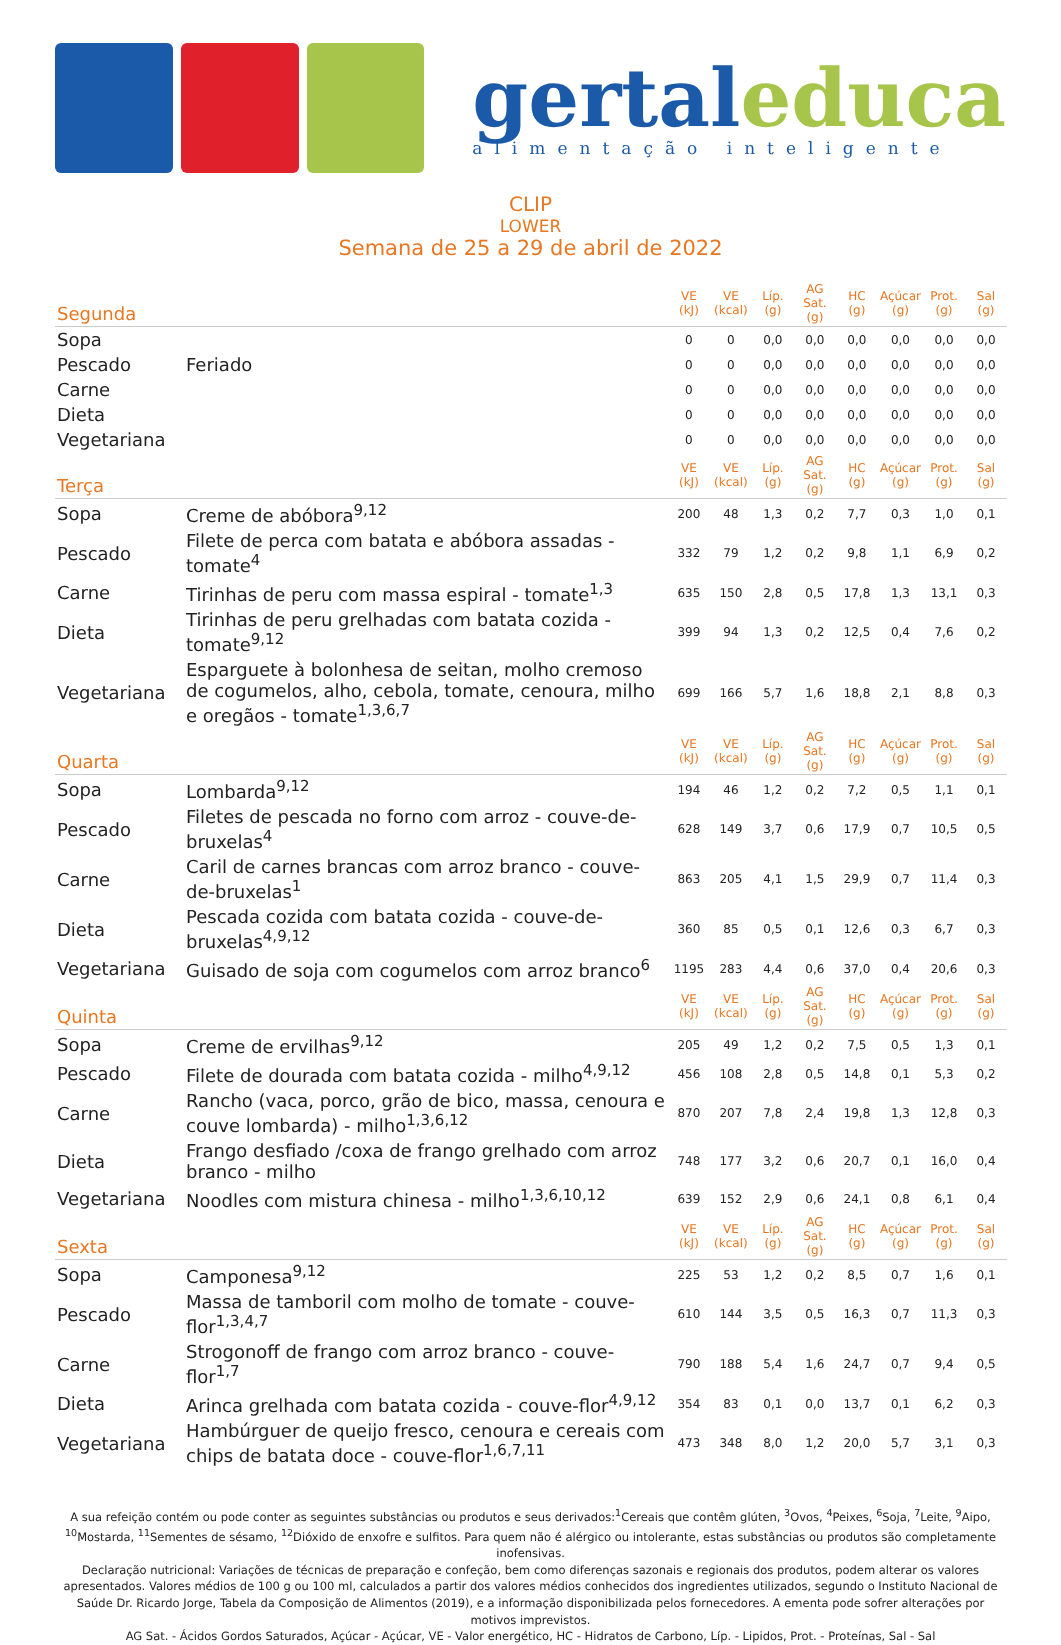gertaleduca
alimentação inteligente
CLIP
LOWER
Semana de 25 a 29 de abril de 2022
| Segunda | | VE (kJ) | VE (kcal) | Líp. (g) | AG Sat. (g) | HC (g) | Açúcar (g) | Prot. (g) | Sal (g) |
| --- | --- | --- | --- | --- | --- | --- | --- | --- | --- |
| Sopa | | 0 | 0 | 0,0 | 0,0 | 0,0 | 0,0 | 0,0 | 0,0 |
| Pescado | Feriado | 0 | 0 | 0,0 | 0,0 | 0,0 | 0,0 | 0,0 | 0,0 |
| Carne | | 0 | 0 | 0,0 | 0,0 | 0,0 | 0,0 | 0,0 | 0,0 |
| Dieta | | 0 | 0 | 0,0 | 0,0 | 0,0 | 0,0 | 0,0 | 0,0 |
| Vegetariana | | 0 | 0 | 0,0 | 0,0 | 0,0 | 0,0 | 0,0 | 0,0 |
| Terça | | VE (kJ) | VE (kcal) | Líp. (g) | AG Sat. (g) | HC (g) | Açúcar (g) | Prot. (g) | Sal (g) |
| Sopa | Creme de abóbora<sup>9,12</sup> | 200 | 48 | 1,3 | 0,2 | 7,7 | 0,3 | 1,0 | 0,1 |
| Pescado | Filete de perca com batata e abóbora assadas - tomate<sup>4</sup> | 332 | 79 | 1,2 | 0,2 | 9,8 | 1,1 | 6,9 | 0,2 |
| Carne | Tirinhas de peru com massa espiral - tomate<sup>1,3</sup> | 635 | 150 | 2,8 | 0,5 | 17,8 | 1,3 | 13,1 | 0,3 |
| Dieta | Tirinhas de peru grelhadas com batata cozida - tomate<sup>9,12</sup> | 399 | 94 | 1,3 | 0,2 | 12,5 | 0,4 | 7,6 | 0,2 |
| Vegetariana | Esparguete à bolonhesa de seitan, molho cremoso de cogumelos, alho, cebola, tomate, cenoura, milho e oregãos - tomate<sup>1,3,6,7</sup> | 699 | 166 | 5,7 | 1,6 | 18,8 | 2,1 | 8,8 | 0,3 |
| Quarta | | VE (kJ) | VE (kcal) | Líp. (g) | AG Sat. (g) | HC (g) | Açúcar (g) | Prot. (g) | Sal (g) |
| Sopa | Lombarda<sup>9,12</sup> | 194 | 46 | 1,2 | 0,2 | 7,2 | 0,5 | 1,1 | 0,1 |
| Pescado | Filetes de pescada no forno com arroz - couve-de-bruxelas<sup>4</sup> | 628 | 149 | 3,7 | 0,6 | 17,9 | 0,7 | 10,5 | 0,5 |
| Carne | Caril de carnes brancas com arroz branco - couve-de-bruxelas<sup>1</sup> | 863 | 205 | 4,1 | 1,5 | 29,9 | 0,7 | 11,4 | 0,3 |
| Dieta | Pescada cozida com batata cozida - couve-de-bruxelas<sup>4,9,12</sup> | 360 | 85 | 0,5 | 0,1 | 12,6 | 0,3 | 6,7 | 0,3 |
| Vegetariana | Guisado de soja com cogumelos com arroz branco<sup>6</sup> | 1195 | 283 | 4,4 | 0,6 | 37,0 | 0,4 | 20,6 | 0,3 |
| Quinta | | VE (kJ) | VE (kcal) | Líp. (g) | AG Sat. (g) | HC (g) | Açúcar (g) | Prot. (g) | Sal (g) |
| Sopa | Creme de ervilhas<sup>9,12</sup> | 205 | 49 | 1,2 | 0,2 | 7,5 | 0,5 | 1,3 | 0,1 |
| Pescado | Filete de dourada com batata cozida - milho<sup>4,9,12</sup> | 456 | 108 | 2,8 | 0,5 | 14,8 | 0,1 | 5,3 | 0,2 |
| Carne | Rancho (vaca, porco, grão de bico, massa, cenoura e couve lombarda) - milho<sup>1,3,6,12</sup> | 870 | 207 | 7,8 | 2,4 | 19,8 | 1,3 | 12,8 | 0,3 |
| Dieta | Frango desfiado /coxa de frango grelhado com arroz branco - milho | 748 | 177 | 3,2 | 0,6 | 20,7 | 0,1 | 16,0 | 0,4 |
| Vegetariana | Noodles com mistura chinesa - milho<sup>1,3,6,10,12</sup> | 639 | 152 | 2,9 | 0,6 | 24,1 | 0,8 | 6,1 | 0,4 |
| Sexta | | VE (kJ) | VE (kcal) | Líp. (g) | AG Sat. (g) | HC (g) | Açúcar (g) | Prot. (g) | Sal (g) |
| Sopa | Camponesa<sup>9,12</sup> | 225 | 53 | 1,2 | 0,2 | 8,5 | 0,7 | 1,6 | 0,1 |
| Pescado | Massa de tamboril com molho de tomate - couve-flor<sup>1,3,4,7</sup> | 610 | 144 | 3,5 | 0,5 | 16,3 | 0,7 | 11,3 | 0,3 |
| Carne | Strogonoff de frango com arroz branco - couve-flor<sup>1,7</sup> | 790 | 188 | 5,4 | 1,6 | 24,7 | 0,7 | 9,4 | 0,5 |
| Dieta | Arinca grelhada com batata cozida - couve-flor<sup>4,9,12</sup> | 354 | 83 | 0,1 | 0,0 | 13,7 | 0,1 | 6,2 | 0,3 |
| Vegetariana | Hambúrguer de queijo fresco, cenoura e cereais com chips de batata doce - couve-flor<sup>1,6,7,11</sup> | 473 | 348 | 8,0 | 1,2 | 20,0 | 5,7 | 3,1 | 0,3 |
A sua refeição contém ou pode conter as seguintes substâncias ou produtos e seus derivados:<sup>1</sup>Cereais que contêm glúten, <sup>3</sup>Ovos, <sup>4</sup>Peixes, <sup>6</sup>Soja, <sup>7</sup>Leite, <sup>9</sup>Aipo, <sup>10</sup>Mostarda, <sup>11</sup>Sementes de sésamo, <sup>12</sup>Dióxido de enxofre e sulfitos. Para quem não é alérgico ou intolerante, estas substâncias ou produtos são completamente inofensivas.
Declaração nutricional: Variações de técnicas de preparação e confeção, bem como diferenças sazonais e regionais dos produtos, podem alterar os valores apresentados. Valores médios de 100 g ou 100 ml, calculados a partir dos valores médios conhecidos dos ingredientes utilizados, segundo o Instituto Nacional de Saúde Dr. Ricardo Jorge, Tabela da Composição de Alimentos (2019), e a informação disponibilizada pelos fornecedores. A ementa pode sofrer alterações por motivos imprevistos.
AG Sat. - Ácidos Gordos Saturados, Açúcar - Açúcar, VE - Valor energético, HC - Hidratos de Carbono, Líp. - Lipidos, Prot. - Proteínas, Sal - Sal